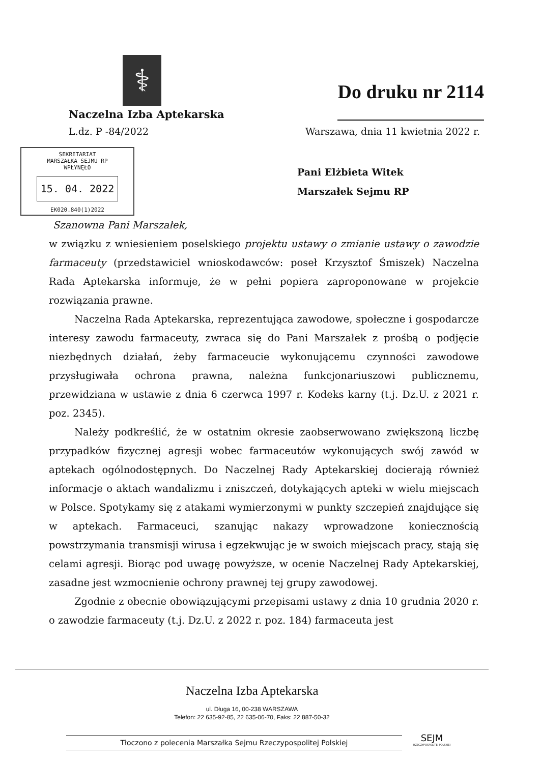⚕
Naczelna Izba Aptekarska
Do druku nr 2114
L.dz. P -84/2022 Warszawa, dnia 11 kwietnia 2022 r.
SEKRETARIAT
MARSZAŁKA SEJMU RP
WPŁYNĘŁO
15. 04. 2022
EK020.840(1)2022
Pani Elżbieta Witek
Marszałek Sejmu RP
Szanowna Pani Marszałek,
w związku z wniesieniem poselskiego projektu ustawy o zmianie ustawy o zawodzie farmaceuty (przedstawiciel wnioskodawców: poseł Krzysztof Śmiszek) Naczelna Rada Aptekarska informuje, że w pełni popiera zaproponowane w projekcie rozwiązania prawne.
Naczelna Rada Aptekarska, reprezentująca zawodowe, społeczne i gospodarcze interesy zawodu farmaceuty, zwraca się do Pani Marszałek z prośbą o podjęcie niezbędnych działań, żeby farmaceucie wykonującemu czynności zawodowe przysługiwała ochrona prawna, należna funkcjonariuszowi publicznemu, przewidziana w ustawie z dnia 6 czerwca 1997 r. Kodeks karny (t.j. Dz.U. z 2021 r. poz. 2345).
Należy podkreślić, że w ostatnim okresie zaobserwowano zwiększoną liczbę przypadków fizycznej agresji wobec farmaceutów wykonujących swój zawód w aptekach ogólnodostępnych. Do Naczelnej Rady Aptekarskiej docierają również informacje o aktach wandalizmu i zniszczeń, dotykających apteki w wielu miejscach w Polsce. Spotykamy się z atakami wymierzonymi w punkty szczepień znajdujące się w aptekach. Farmaceuci, szanując nakazy wprowadzone koniecznością powstrzymania transmisji wirusa i egzekwując je w swoich miejscach pracy, stają się celami agresji. Biorąc pod uwagę powyższe, w ocenie Naczelnej Rady Aptekarskiej, zasadne jest wzmocnienie ochrony prawnej tej grupy zawodowej.
Zgodnie z obecnie obowiązującymi przepisami ustawy z dnia 10 grudnia 2020 r. o zawodzie farmaceuty (t.j. Dz.U. z 2022 r. poz. 184) farmaceuta jest
Naczelna Izba Aptekarska
ul. Długa 16, 00-238 WARSZAWA
Telefon: 22 635-92-85, 22 635-06-70, Faks: 22 887-50-32
Tłoczono z polecenia Marszałka Sejmu Rzeczypospolitej Polskiej SEJM
RZECZYPOSPOLITEJ POLSKIEJ